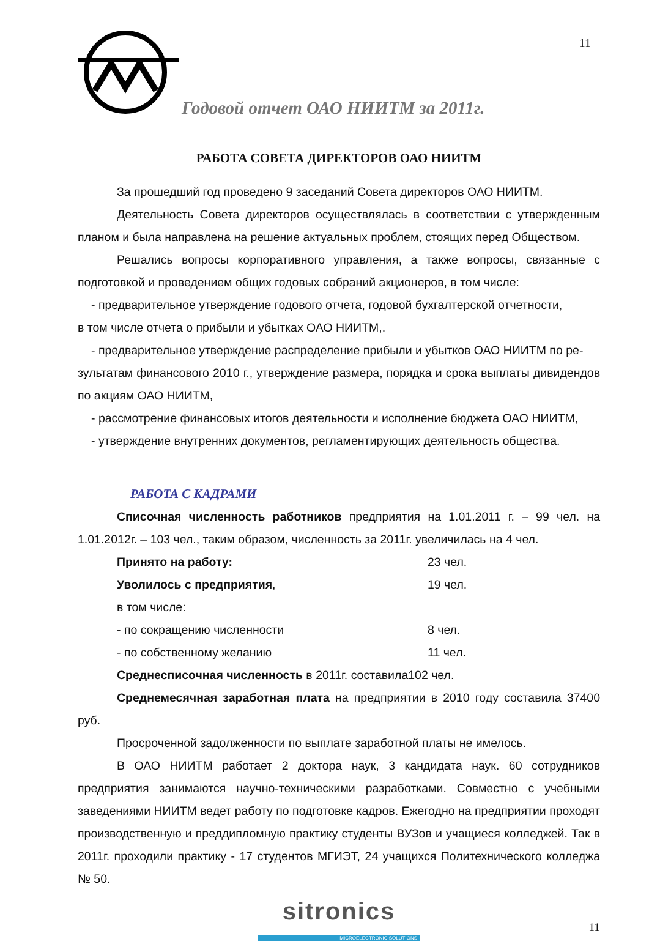11
Годовой отчет ОАО НИИТМ за 2011г.
РАБОТА СОВЕТА ДИРЕКТОРОВ ОАО НИИТМ
За прошедший год проведено 9 заседаний Совета директоров ОАО НИИТМ.
Деятельность Совета директоров осуществлялась в соответствии с утвержденным планом и была направлена на решение актуальных проблем, стоящих перед Обществом.
Решались вопросы корпоративного управления, а также вопросы, связанные с подготовкой и проведением общих годовых собраний акционеров, в том числе:
- предварительное утверждение годового отчета, годовой бухгалтерской отчетности,
в том числе отчета о прибыли и убытках ОАО НИИТМ,.
- предварительное утверждение распределение прибыли и убытков ОАО НИИТМ по ре-
зультатам финансового 2010 г., утверждение размера, порядка и срока выплаты дивидендов по акциям ОАО НИИТМ,
- рассмотрение финансовых итогов деятельности и исполнение бюджета ОАО НИИТМ,
- утверждение внутренних документов, регламентирующих деятельность общества.
РАБОТА С КАДРАМИ
Списочная численность работников предприятия на 1.01.2011 г. – 99 чел. на 1.01.2012г. – 103 чел., таким образом, численность за 2011г. увеличилась на 4 чел.
Принято на работу: 23 чел.
Уволилось с предприятия, 19 чел.
в том числе:
- по сокращению численности 8 чел.
- по собственному желанию 11 чел.
Среднесписочная численность в 2011г. составила102 чел.
Среднемесячная заработная плата на предприятии в 2010 году составила 37400 руб.
Просроченной задолженности по выплате заработной платы не имелось.
В ОАО НИИТМ работает 2 доктора наук, 3 кандидата наук. 60 сотрудников предприятия занимаются научно-техническими разработками. Совместно с учебными заведениями НИИТМ ведет работу по подготовке кадров. Ежегодно на предприятии проходят производственную и преддипломную практику студенты ВУЗов и учащиеся колледжей. Так в 2011г. проходили практику - 17 студентов МГИЭТ, 24 учащихся Политехнического колледжа № 50.
sitronics
MICROELECTRONIC SOLUTIONS
11